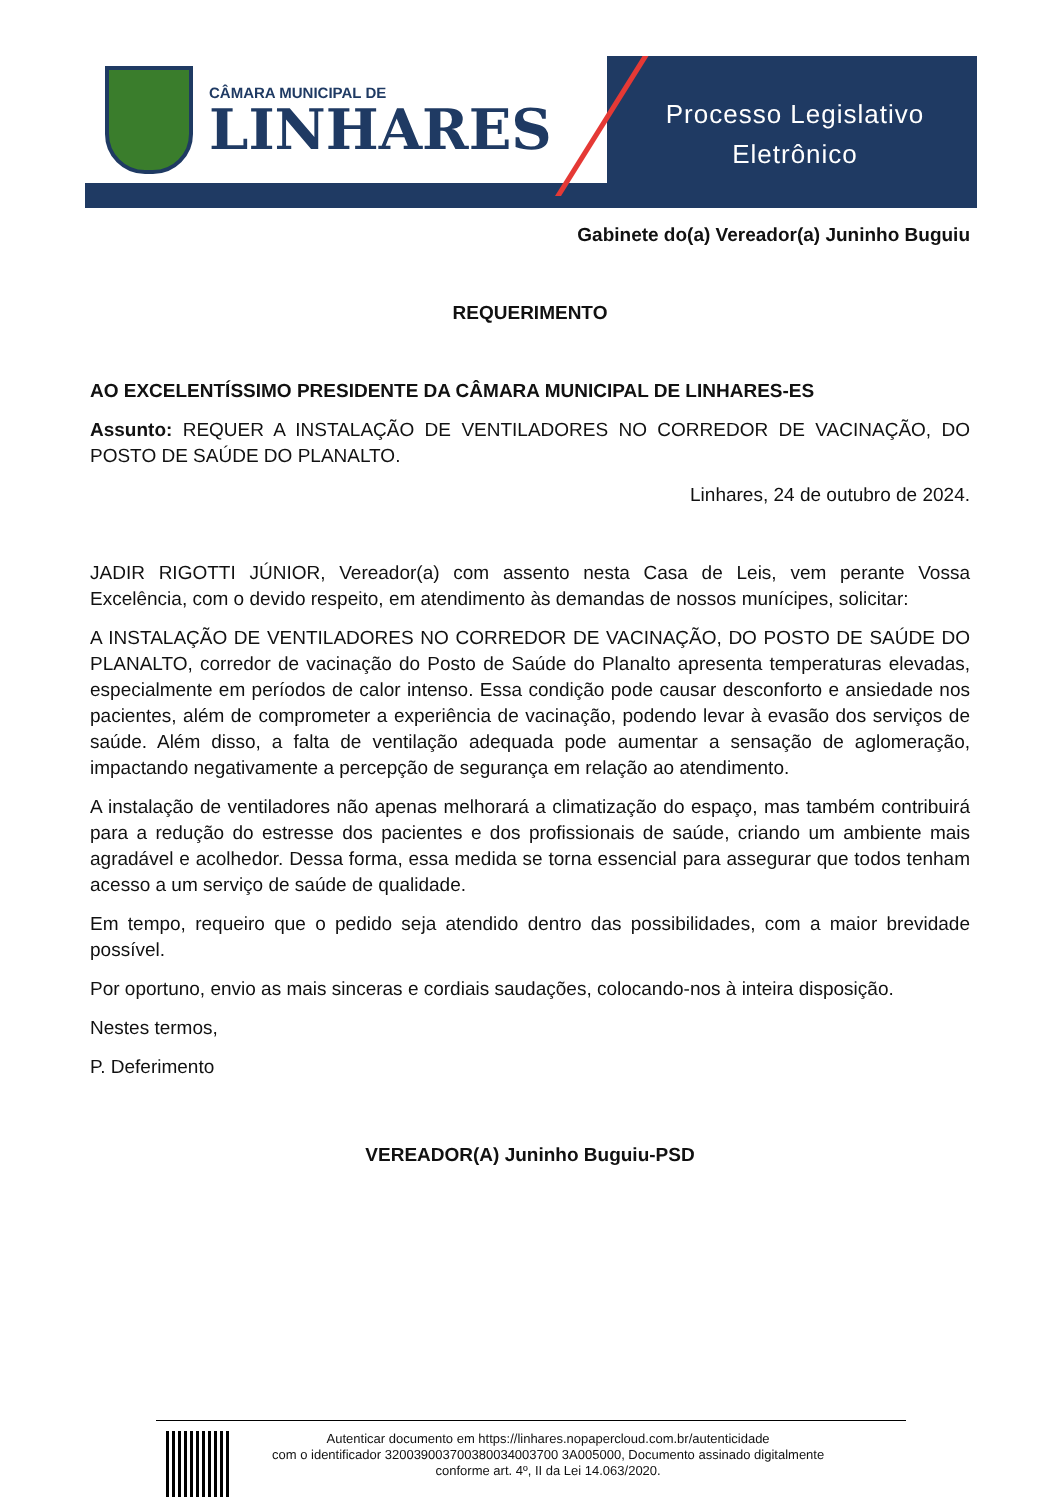CÂMARA MUNICIPAL DE
LINHARES
Processo Legislativo
Eletrônico
Gabinete do(a) Vereador(a) Juninho Buguiu
REQUERIMENTO
AO EXCELENTÍSSIMO PRESIDENTE DA CÂMARA MUNICIPAL DE LINHARES-ES
Assunto: REQUER A INSTALAÇÃO DE VENTILADORES NO CORREDOR DE VACINAÇÃO, DO POSTO DE SAÚDE DO PLANALTO.
Linhares, 24 de outubro de 2024.
JADIR RIGOTTI JÚNIOR, Vereador(a) com assento nesta Casa de Leis, vem perante Vossa Excelência, com o devido respeito, em atendimento às demandas de nossos munícipes, solicitar:
A INSTALAÇÃO DE VENTILADORES NO CORREDOR DE VACINAÇÃO, DO POSTO DE SAÚDE DO PLANALTO, corredor de vacinação do Posto de Saúde do Planalto apresenta temperaturas elevadas, especialmente em períodos de calor intenso. Essa condição pode causar desconforto e ansiedade nos pacientes, além de comprometer a experiência de vacinação, podendo levar à evasão dos serviços de saúde. Além disso, a falta de ventilação adequada pode aumentar a sensação de aglomeração, impactando negativamente a percepção de segurança em relação ao atendimento.
A instalação de ventiladores não apenas melhorará a climatização do espaço, mas também contribuirá para a redução do estresse dos pacientes e dos profissionais de saúde, criando um ambiente mais agradável e acolhedor. Dessa forma, essa medida se torna essencial para assegurar que todos tenham acesso a um serviço de saúde de qualidade.
Em tempo, requeiro que o pedido seja atendido dentro das possibilidades, com a maior brevidade possível.
Por oportuno, envio as mais sinceras e cordiais saudações, colocando-nos à inteira disposição.
Nestes termos,
P. Deferimento
VEREADOR(A) Juninho Buguiu-PSD
Autenticar documento em https://linhares.nopapercloud.com.br/autenticidade
com o identificador 320039003700380034003700 3A005000, Documento assinado digitalmente
conforme art. 4º, II da Lei 14.063/2020.